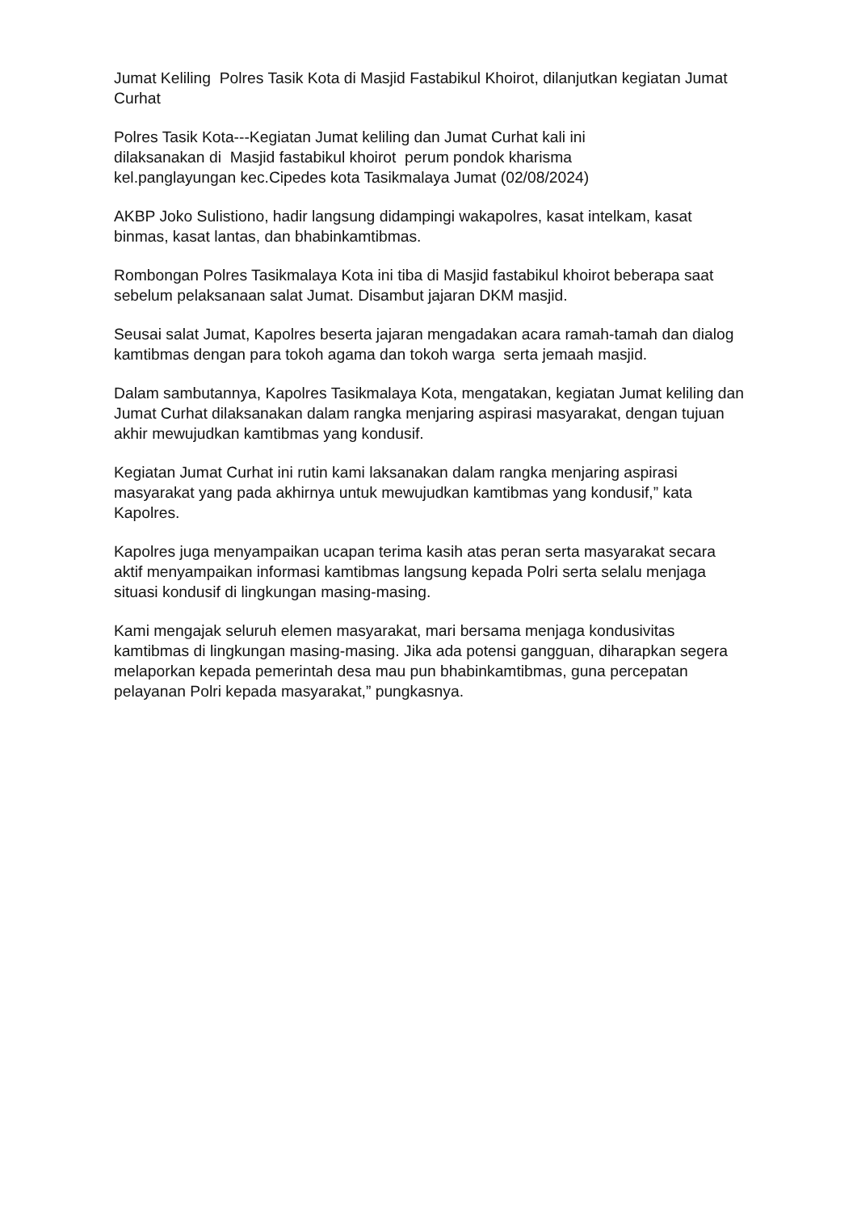Jumat Keliling Polres Tasik Kota di Masjid Fastabikul Khoirot, dilanjutkan kegiatan Jumat Curhat
Polres Tasik Kota---Kegiatan Jumat keliling dan Jumat Curhat kali ini
dilaksanakan di Masjid fastabikul khoirot perum pondok kharisma
kel.panglayungan kec.Cipedes kota Tasikmalaya Jumat (02/08/2024)
AKBP Joko Sulistiono, hadir langsung didampingi wakapolres, kasat intelkam, kasat binmas, kasat lantas, dan bhabinkamtibmas.
Rombongan Polres Tasikmalaya Kota ini tiba di Masjid fastabikul khoirot beberapa saat sebelum pelaksanaan salat Jumat. Disambut jajaran DKM masjid.
Seusai salat Jumat, Kapolres beserta jajaran mengadakan acara ramah-tamah dan dialog kamtibmas dengan para tokoh agama dan tokoh warga serta jemaah masjid.
Dalam sambutannya, Kapolres Tasikmalaya Kota, mengatakan, kegiatan Jumat keliling dan Jumat Curhat dilaksanakan dalam rangka menjaring aspirasi masyarakat, dengan tujuan akhir mewujudkan kamtibmas yang kondusif.
Kegiatan Jumat Curhat ini rutin kami laksanakan dalam rangka menjaring aspirasi masyarakat yang pada akhirnya untuk mewujudkan kamtibmas yang kondusif,” kata Kapolres.
Kapolres juga menyampaikan ucapan terima kasih atas peran serta masyarakat secara aktif menyampaikan informasi kamtibmas langsung kepada Polri serta selalu menjaga situasi kondusif di lingkungan masing-masing.
Kami mengajak seluruh elemen masyarakat, mari bersama menjaga kondusivitas kamtibmas di lingkungan masing-masing. Jika ada potensi gangguan, diharapkan segera melaporkan kepada pemerintah desa mau pun bhabinkamtibmas, guna percepatan pelayanan Polri kepada masyarakat,” pungkasnya.